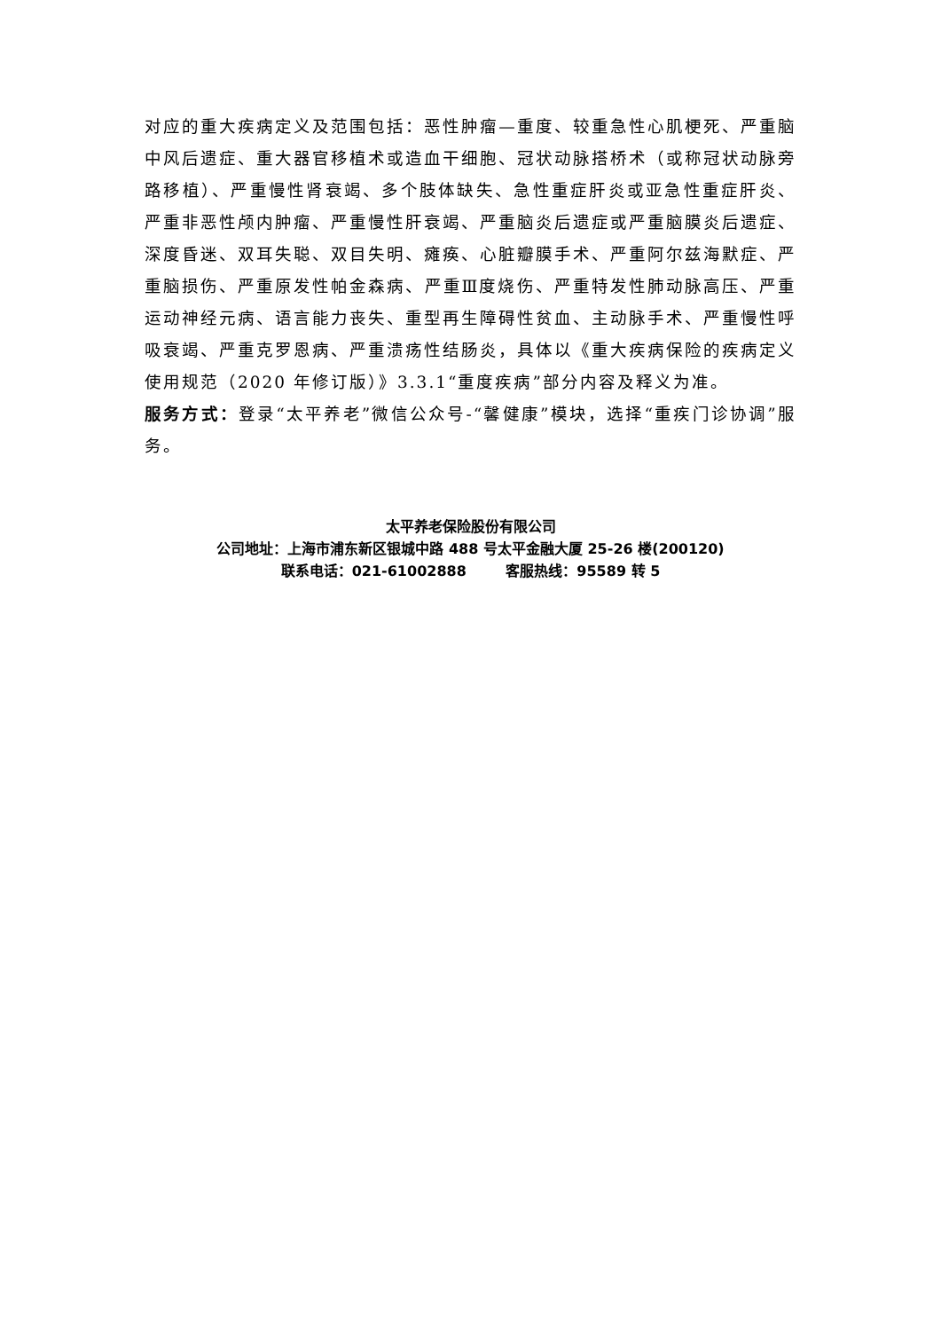对应的重大疾病定义及范围包括：恶性肿瘤—重度、较重急性心肌梗死、严重脑中风后遗症、重大器官移植术或造血干细胞、冠状动脉搭桥术（或称冠状动脉旁路移植）、严重慢性肾衰竭、多个肢体缺失、急性重症肝炎或亚急性重症肝炎、严重非恶性颅内肿瘤、严重慢性肝衰竭、严重脑炎后遗症或严重脑膜炎后遗症、深度昏迷、双耳失聪、双目失明、瘫痪、心脏瓣膜手术、严重阿尔兹海默症、严重脑损伤、严重原发性帕金森病、严重Ⅲ度烧伤、严重特发性肺动脉高压、严重运动神经元病、语言能力丧失、重型再生障碍性贫血、主动脉手术、严重慢性呼吸衰竭、严重克罗恩病、严重溃疡性结肠炎，具体以《重大疾病保险的疾病定义使用规范（2020 年修订版）》3.3.1“重度疾病”部分内容及释义为准。
服务方式：登录“太平养老”微信公众号-“馨健康”模块，选择“重疾门诊协调”服务。
太平养老保险股份有限公司
公司地址：上海市浦东新区银城中路 488 号太平金融大厦 25-26 楼(200120)
联系电话：021-61002888 客服热线：95589 转 5